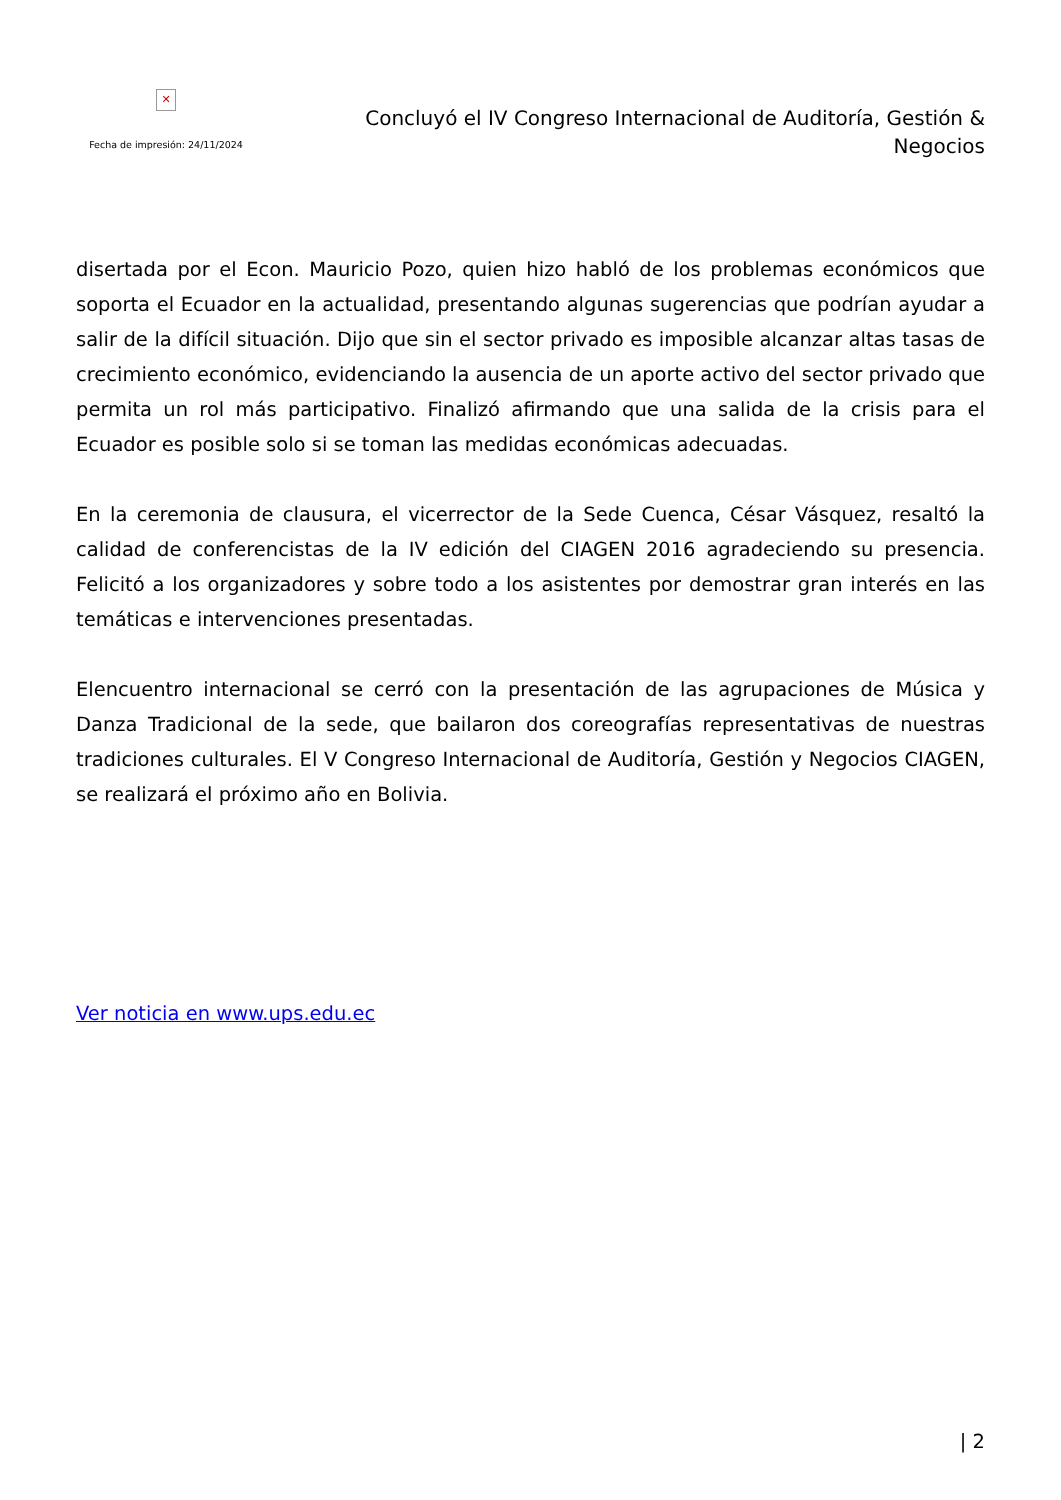✕
Fecha de impresión: 24/11/2024
Concluyó el IV Congreso Internacional de Auditoría, Gestión & Negocios
disertada por el Econ. Mauricio Pozo, quien hizo habló de los problemas económicos que soporta el Ecuador en la actualidad, presentando algunas sugerencias que podrían ayudar a salir de la difícil situación. Dijo que sin el sector privado es imposible alcanzar altas tasas de crecimiento económico, evidenciando la ausencia de un aporte activo del sector privado que permita un rol más participativo. Finalizó afirmando que una salida de la crisis para el Ecuador es posible solo si se toman las medidas económicas adecuadas.
En la ceremonia de clausura, el vicerrector de la Sede Cuenca, César Vásquez, resaltó la calidad de conferencistas de la IV edición del CIAGEN 2016 agradeciendo su presencia. Felicitó a los organizadores y sobre todo a los asistentes por demostrar gran interés en las temáticas e intervenciones presentadas.
Elencuentro internacional se cerró con la presentación de las agrupaciones de Música y Danza Tradicional de la sede, que bailaron dos coreografías representativas de nuestras tradiciones culturales. El V Congreso Internacional de Auditoría, Gestión y Negocios CIAGEN, se realizará el próximo año en Bolivia.
Ver noticia en www.ups.edu.ec
| 2